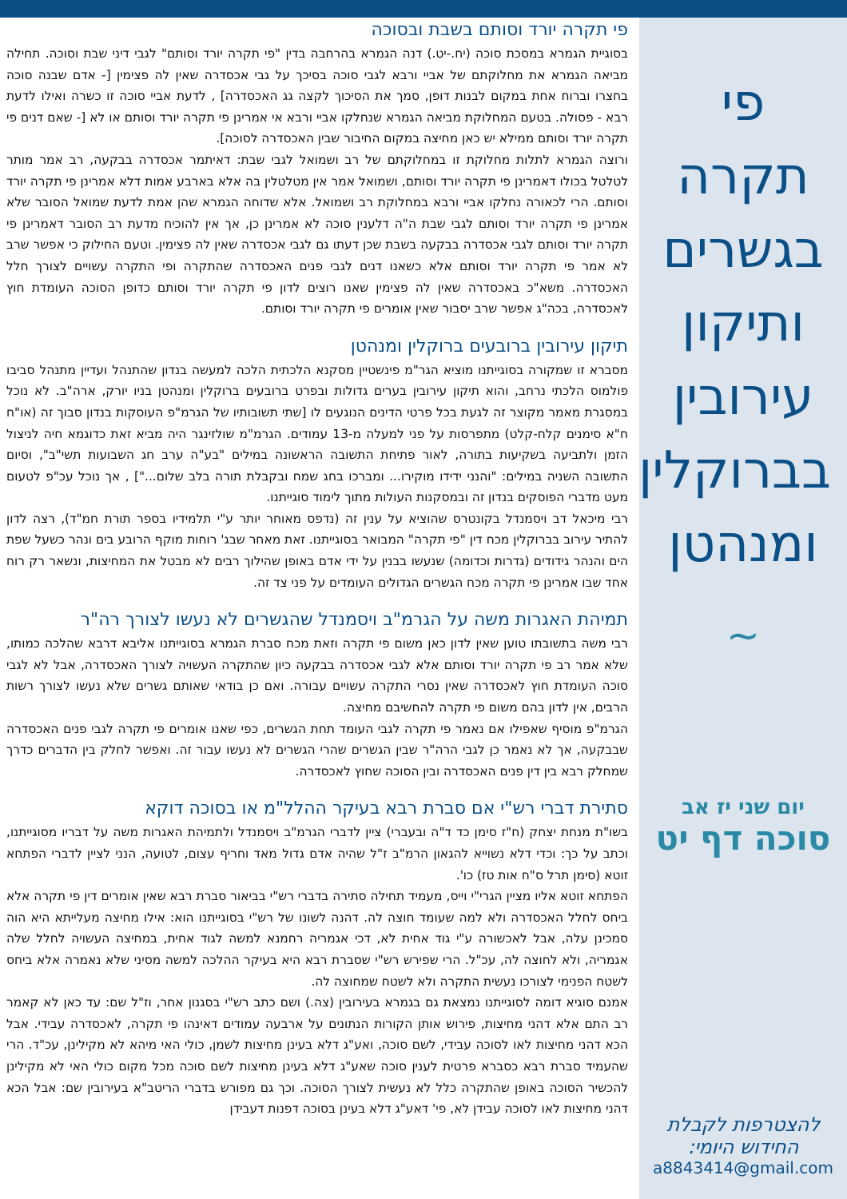פי תקרה בגשרים ותיקון עירובין בברוקלין ומנהטן
~
יום שני יז אב
סוכה דף יט
להצטרפות לקבלת החידוש היומי:
a8843414@gmail.com
פי תקרה יורד וסותם בשבת ובסוכה
בסוגיית הגמרא במסכת סוכה (יח.-יט.) דנה הגמרא בהרחבה בדין "פי תקרה יורד וסותם" לגבי דיני שבת וסוכה. תחילה מביאה הגמרא את מחלוקתם של אביי ורבא לגבי סוכה בסיכך על גבי אכסדרה שאין לה פצימין [- אדם שבנה סוכה בחצרו וברוח אחת במקום לבנות דופן, סמך את הסיכוך לקצה גג האכסדרה] , לדעת אביי סוכה זו כשרה ואילו לדעת רבא - פסולה. בטעם המחלוקת מביאה הגמרא שנחלקו אביי ורבא אי אמרינן פי תקרה יורד וסותם או לא [- שאם דנים פי תקרה יורד וסותם ממילא יש כאן מחיצה במקום החיבור שבין האכסדרה לסוכה].
ורוצה הגמרא לתלות מחלוקת זו במחלוקתם של רב ושמואל לגבי שבת: דאיתמר אכסדרה בבקעה, רב אמר מותר לטלטל בכולו דאמרינן פי תקרה יורד וסותם, ושמואל אמר אין מטלטלין בה אלא בארבע אמות דלא אמרינן פי תקרה יורד וסותם. הרי לכאורה נחלקו אביי ורבא במחלוקת רב ושמואל. אלא שדוחה הגמרא שהן אמת לדעת שמואל הסובר שלא אמרינן פי תקרה יורד וסותם לגבי שבת ה"ה דלענין סוכה לא אמרינן כן, אך אין להוכיח מדעת רב הסובר דאמרינן פי תקרה יורד וסותם לגבי אכסדרה בבקעה בשבת שכן דעתו גם לגבי אכסדרה שאין לה פצימין. וטעם החילוק כי אפשר שרב לא אמר פי תקרה יורד וסותם אלא כשאנו דנים לגבי פנים האכסדרה שהתקרה ופי התקרה עשויים לצורך חלל האכסדרה. משא"כ באכסדרה שאין לה פצימין שאנו רוצים לדון פי תקרה יורד וסותם כדופן הסוכה העומדת חוץ לאכסדרה, בכה"ג אפשר שרב יסבור שאין אומרים פי תקרה יורד וסותם.
תיקון עירובין ברובעים ברוקלין ומנהטן
מסברא זו שמקורה בסוגייתנו מוציא הגר"מ פינשטיין מסקנא הלכתית הלכה למעשה בנדון שהתנהל ועדיין מתנהל סביבו פולמוס הלכתי נרחב, והוא תיקון עירובין בערים גדולות ובפרט ברובעים ברוקלין ומנהטן בניו יורק, ארה"ב. לא נוכל במסגרת מאמר מקוצר זה לגעת בכל פרטי הדינים הנוגעים לו [שתי תשובותיו של הגרמ"פ העוסקות בנדון סבוך זה (או"ח ח"א סימנים קלח-קלט) מתפרסות על פני למעלה מ-13 עמודים. הגרמ"מ שולזינגר היה מביא זאת כדוגמא חיה לניצול הזמן ולתביעה בשקיעות בתורה, לאור פתיחת התשובה הראשונה במילים "בע"ה ערב חג השבועות תשי"ב", וסיום התשובה השניה במילים: "והנני ידידו מוקירו... ומברכו בחג שמח ובקבלת תורה בלב שלום..."] , אך נוכל עכ"פ לטעום מעט מדברי הפוסקים בנדון זה ובמסקנות העולות מתוך לימוד סוגייתנו.
רבי מיכאל דב ויסמנדל בקונטרס שהוציא על ענין זה (נדפס מאוחר יותר ע"י תלמידיו בספר תורת חמ"ד), רצה לדון להתיר עירוב בברוקלין מכח דין "פי תקרה" המבואר בסוגייתנו. זאת מאחר שבג' רוחות מוקף הרובע בים ונהר כשעל שפת הים והנהר גידודים (גדרות וכדומה) שנעשו בבנין על ידי אדם באופן שהילוך רבים לא מבטל את המחיצות, ונשאר רק רוח אחד שבו אמרינן פי תקרה מכח הגשרים הגדולים העומדים על פני צד זה.
תמיהת האגרות משה על הגרמ"ב ויסמנדל שהגשרים לא נעשו לצורך רה"ר
רבי משה בתשובתו טוען שאין לדון כאן משום פי תקרה וזאת מכח סברת הגמרא בסוגייתנו אליבא דרבא שהלכה כמותו, שלא אמר רב פי תקרה יורד וסותם אלא לגבי אכסדרה בבקעה כיון שהתקרה העשויה לצורך האכסדרה, אבל לא לגבי סוכה העומדת חוץ לאכסדרה שאין נסרי התקרה עשויים עבורה. ואם כן בודאי שאותם גשרים שלא נעשו לצורך רשות הרבים, אין לדון בהם משום פי תקרה להחשיבם מחיצה.
הגרמ"פ מוסיף שאפילו אם נאמר פי תקרה לגבי העומד תחת הגשרים, כפי שאנו אומרים פי תקרה לגבי פנים האכסדרה שבבקעה, אך לא נאמר כן לגבי הרה"ר שבין הגשרים שהרי הגשרים לא נעשו עבור זה. ואפשר לחלק בין הדברים כדרך שמחלק רבא בין דין פנים האכסדרה ובין הסוכה שחוץ לאכסדרה.
סתירת דברי רש"י אם סברת רבא בעיקר ההלל"מ או בסוכה דוקא
בשו"ת מנחת יצחק (ח"ז סימן כד ד"ה ובעברי) ציין לדברי הגרמ"ב ויסמנדל ולתמיהת האגרות משה על דבריו מסוגייתנו, וכתב על כך: וכדי דלא נשוייא להגאון הרמ"ב ז"ל שהיה אדם גדול מאד וחריף עצום, לטועה, הנני לציין לדברי הפתחא זוטא (סימן תרל ס"ח אות טז) כו'.
הפתחא זוטא אליו מציין הגרי"י וייס, מעמיד תחילה סתירה בדברי רש"י בביאור סברת רבא שאין אומרים דין פי תקרה אלא ביחס לחלל האכסדרה ולא למה שעומד חוצה לה. דהנה לשונו של רש"י בסוגייתנו הוא: אילו מחיצה מעלייתא היא הוה סמכינן עלה, אבל לאכשורה ע"י גוד אחית לא, דכי אגמריה רחמנא למשה לגוד אחית, במחיצה העשויה לחלל שלה אגמריה, ולא לחוצה לה, עכ"ל. הרי שפירש רש"י שסברת רבא היא בעיקר ההלכה למשה מסיני שלא נאמרה אלא ביחס לשטח הפנימי לצורכו נעשית התקרה ולא לשטח שמחוצה לה.
אמנם סוגיא דומה לסוגייתנו נמצאת גם בגמרא בעירובין (צה.) ושם כתב רש"י בסגנון אחר, וז"ל שם: עד כאן לא קאמר רב התם אלא דהני מחיצות, פירוש אותן הקורות הנתונים על ארבעה עמודים דאינהו פי תקרה, לאכסדרה עבידי. אבל הכא דהני מחיצות לאו לסוכה עבידי, לשם סוכה, ואע"ג דלא בעינן מחיצות לשמן, כולי האי מיהא לא מקילינן, עכ"ד. הרי שהעמיד סברת רבא כסברא פרטית לענין סוכה שאע"ג דלא בעינן מחיצות לשם סוכה מכל מקום כולי האי לא מקילינן להכשיר הסוכה באופן שהתקרה כלל לא נעשית לצורך הסוכה. וכך גם מפורש בדברי הריטב"א בעירובין שם: אבל הכא דהני מחיצות לאו לסוכה עבידן לא, פי' דאע"ג דלא בעינן בסוכה דפנות דעבידן